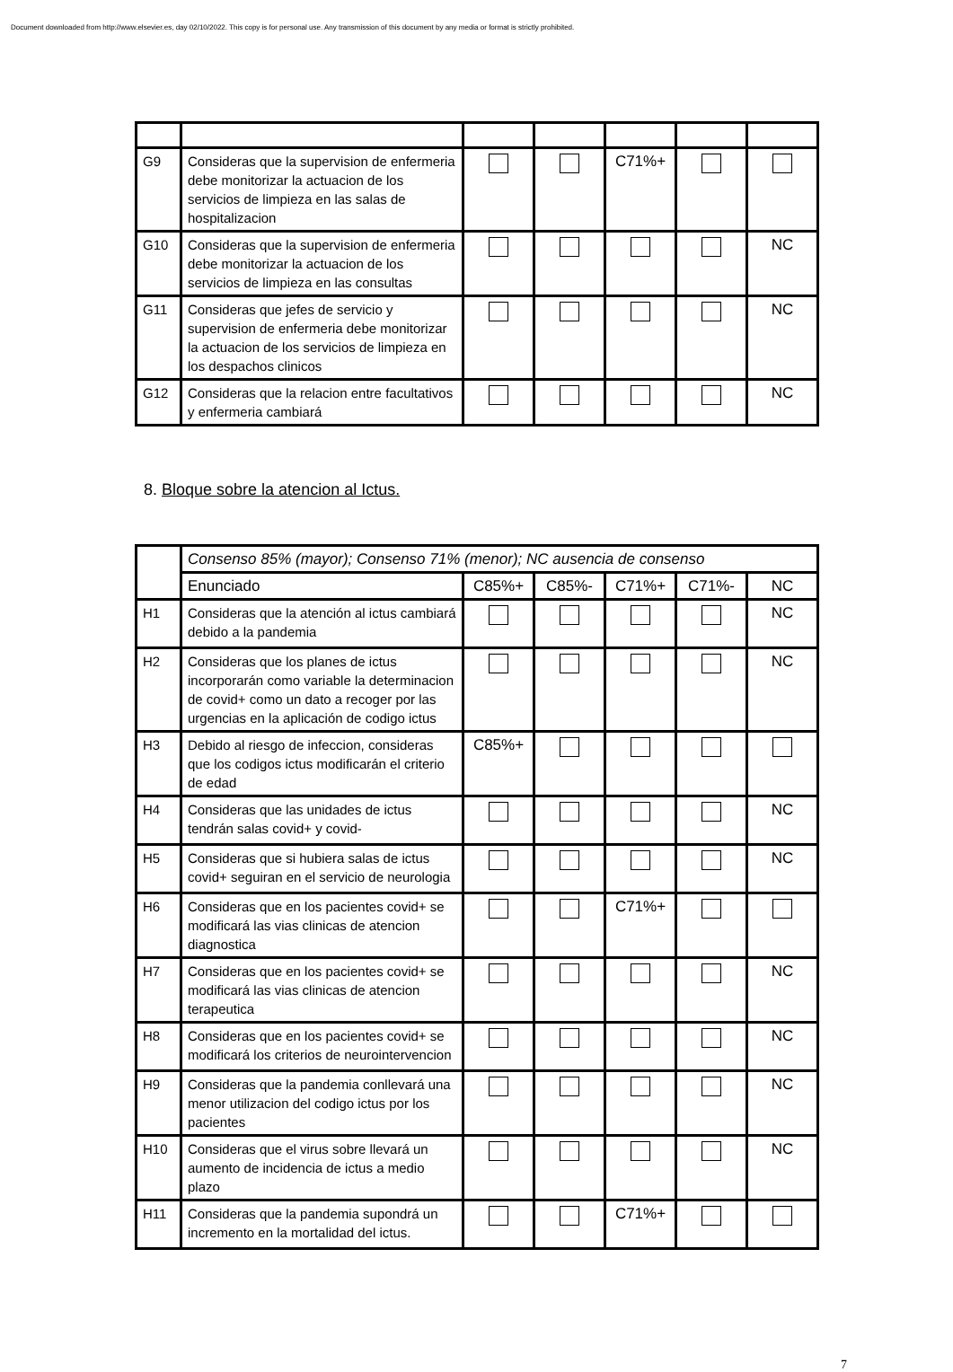Document downloaded from http://www.elsevier.es, day 02/10/2022. This copy is for personal use. Any transmission of this document by any media or format is strictly prohibited.
| G9 | Consideras que la supervision de enfermeria debe monitorizar la actuacion de los servicios de limpieza en las salas de hospitalizacion | | | C71%+ | | |
| G10 | Consideras que la supervision de enfermeria debe monitorizar la actuacion de los servicios de limpieza en las consultas | | | | | NC |
| G11 | Consideras que jefes de servicio y supervision de enfermeria debe monitorizar la actuacion de los servicios de limpieza en los despachos clinicos | | | | | NC |
| G12 | Consideras que la relacion entre facultativos y enfermeria cambiará | | | | | NC |
8. Bloque sobre la atencion al Ictus.
| | Consenso 85% (mayor); Consenso 71% (menor); NC ausencia de consenso | | | | | |
| | Enunciado | C85%+ | C85%- | C71%+ | C71%- | NC |
| H1 | Consideras que la atención al ictus cambiará debido a la pandemia | | | | | NC |
| H2 | Consideras que los planes de ictus incorporarán como variable la determinacion de covid+ como un dato a recoger por las urgencias en la aplicación de codigo ictus | | | | | NC |
| H3 | Debido al riesgo de infeccion, consideras que los codigos ictus modificarán el criterio de edad | C85%+ | | | | |
| H4 | Consideras que las unidades de ictus tendrán salas covid+ y covid- | | | | | NC |
| H5 | Consideras que si hubiera salas de ictus covid+ seguiran en el servicio de neurologia | | | | | NC |
| H6 | Consideras que en los pacientes covid+ se modificará las vias clinicas de atencion diagnostica | | | C71%+ | | |
| H7 | Consideras que en los pacientes covid+ se modificará las vias clinicas de atencion terapeutica | | | | | NC |
| H8 | Consideras que en los pacientes covid+ se modificará los criterios de neurointervencion | | | | | NC |
| H9 | Consideras que la pandemia conllevará una menor utilizacion del codigo ictus por los pacientes | | | | | NC |
| H10 | Consideras que el virus sobre llevará un aumento de incidencia de ictus a medio plazo | | | | | NC |
| H11 | Consideras que la pandemia supondrá un incremento en la mortalidad del ictus. | | | C71%+ | | |
7